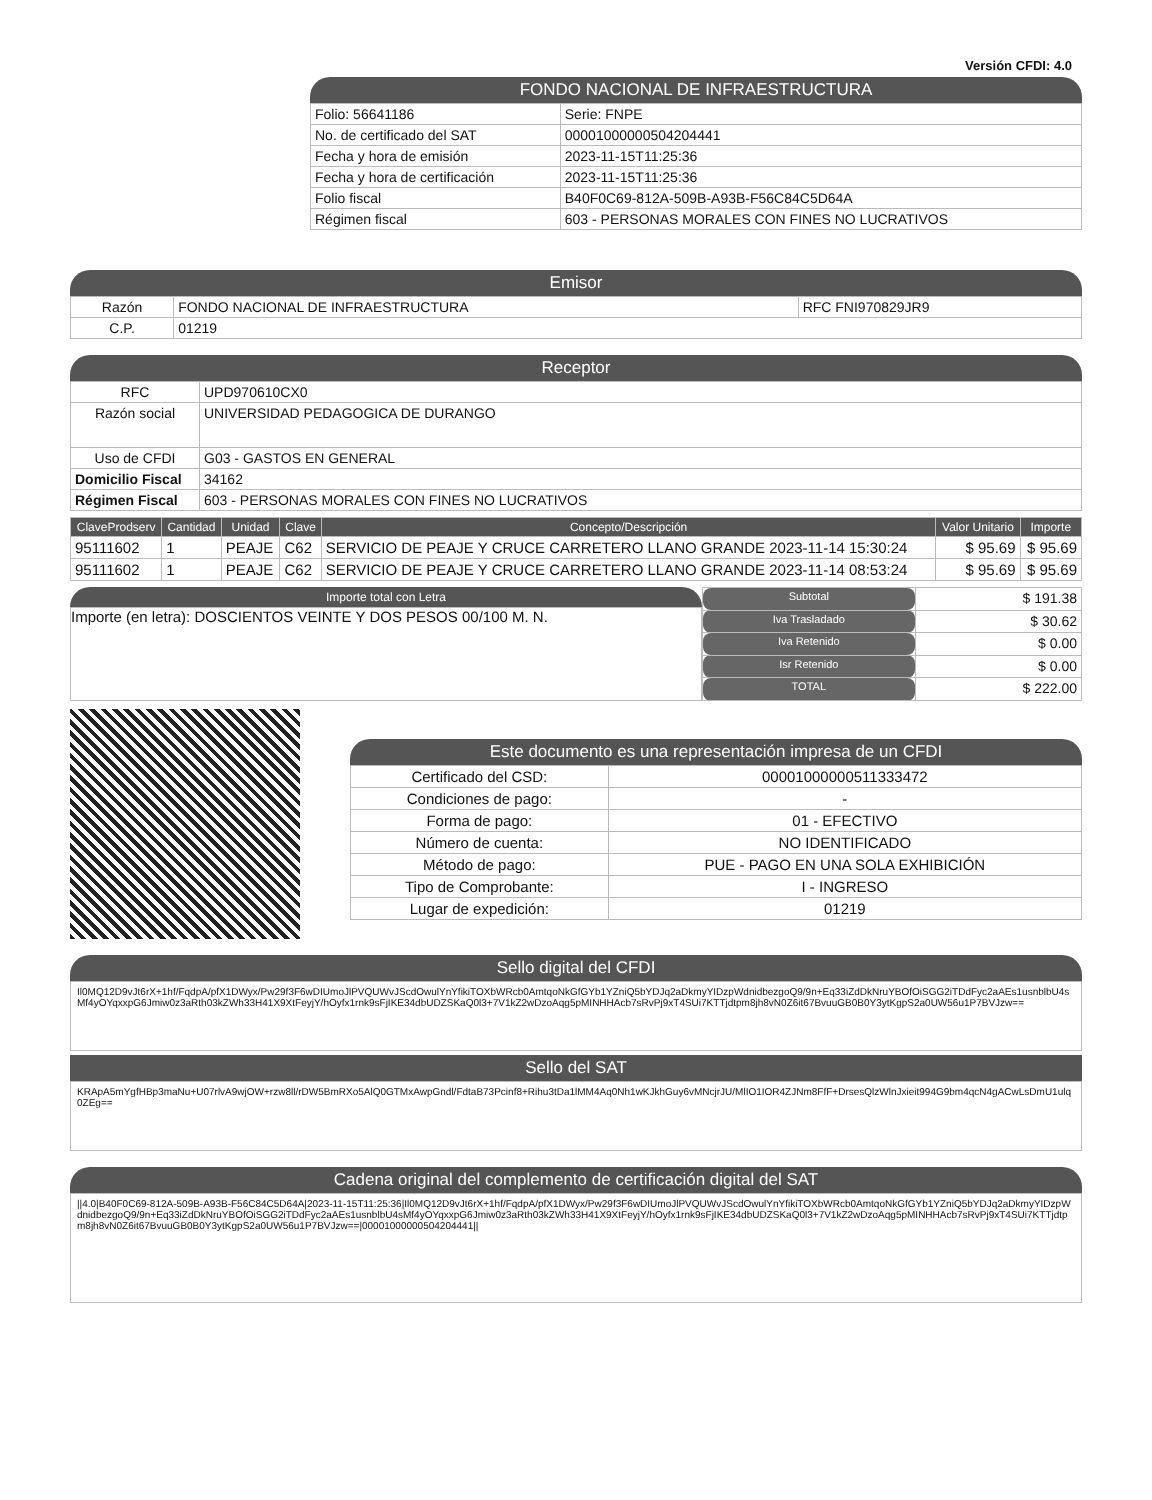Versión CFDI: 4.0
FONDO NACIONAL DE INFRAESTRUCTURA
| Folio: 56641186 | Serie: FNPE |
| No. de certificado del SAT | 00001000000504204441 |
| Fecha y hora de emisión | 2023-11-15T11:25:36 |
| Fecha y hora de certificación | 2023-11-15T11:25:36 |
| Folio fiscal | B40F0C69-812A-509B-A93B-F56C84C5D64A |
| Régimen fiscal | 603 - PERSONAS MORALES CON FINES NO LUCRATIVOS |
Emisor
| Razón | FONDO NACIONAL DE INFRAESTRUCTURA | RFC FNI970829JR9 |
| C.P. | 01219 | |
Receptor
| RFC | UPD970610CX0 |
| Razón social | UNIVERSIDAD PEDAGOGICA DE DURANGO |
| Uso de CFDI | G03 - GASTOS EN GENERAL |
| Domicilio Fiscal | 34162 |
| Régimen Fiscal | 603 - PERSONAS MORALES CON FINES NO LUCRATIVOS |
| ClaveProdserv | Cantidad | Unidad | Clave | Concepto/Descripción | Valor Unitario | Importe |
| --- | --- | --- | --- | --- | --- | --- |
| 95111602 | 1 | PEAJE | C62 | SERVICIO DE PEAJE Y CRUCE CARRETERO LLANO GRANDE 2023-11-14 15:30:24 | $ 95.69 | $ 95.69 |
| 95111602 | 1 | PEAJE | C62 | SERVICIO DE PEAJE Y CRUCE CARRETERO LLANO GRANDE 2023-11-14 08:53:24 | $ 95.69 | $ 95.69 |
Importe total con Letra
Importe (en letra): DOSCIENTOS VEINTE Y DOS PESOS 00/100 M. N.
| Subtotal | $ 191.38 |
| Iva Trasladado | $ 30.62 |
| Iva Retenido | $ 0.00 |
| Isr Retenido | $ 0.00 |
| TOTAL | $ 222.00 |
Este documento es una representación impresa de un CFDI
| Certificado del CSD: | 00001000000511333472 |
| Condiciones de pago: | - |
| Forma de pago: | 01 - EFECTIVO |
| Número de cuenta: | NO IDENTIFICADO |
| Método de pago: | PUE - PAGO EN UNA SOLA EXHIBICIÓN |
| Tipo de Comprobante: | I - INGRESO |
| Lugar de expedición: | 01219 |
Sello digital del CFDI
Il0MQ12D9vJt6rX+1hf/FqdpA/pfX1DWyx/Pw29f3F6wDIUmoJlPVQUWvJScdOwulYnYfikiTOXbWRcb0AmtqoNkGfGYb1YZniQ5bYDJq2aDkmyYIDzpWdnidbezgoQ9/9n+Eq33iZdDkNruYBOfOiSGG2iTDdFyc2aAEs1usnblbU4sMf4yOYqxxpG6Jmiw0z3aRth03kZWh33H41X9XtFeyjY/hOyfx1rnk9sFjIKE34dbUDZSKaQ0l3+7V1kZ2wDzoAqg5pMINHHAcb7sRvPj9xT4SUi7KTTjdtpm8jh8vN0Z6it67BvuuGB0B0Y3ytKgpS2a0UW56u1P7BVJzw==
Sello del SAT
KRApA5mYgfHBp3maNu+U07rlvA9wjOW+rzw8ll/rDW5BmRXo5AlQ0GTMxAwpGndl/FdtaB73Pcinf8+Rihu3tDa1lMM4Aq0Nh1wKJkhGuy6vMNcjrJU/MlIO1IOR4ZJNm8FfF+DrsesQlzWlnJxieit994G9bm4qcN4gACwLsDmU1ulq0ZEg==
Cadena original del complemento de certificación digital del SAT
||4.0|B40F0C69-812A-509B-A93B-F56C84C5D64A|2023-11-15T11:25:36|Il0MQ12D9vJt6rX+1hf/FqdpA/pfX1DWyx/Pw29f3F6wDIUmoJlPVQUWvJScdOwulYnYfikiTOXbWRcb0AmtqoNkGfGYb1YZniQ5bYDJq2aDkmyYIDzpWdnidbezgoQ9/9n+Eq33iZdDkNruYBOfOiSGG2iTDdFyc2aAEs1usnblbU4sMf4yOYqxxpG6Jmiw0z3aRth03kZWh33H41X9XtFeyjY/hOyfx1rnk9sFjIKE34dbUDZSKaQ0l3+7V1kZ2wDzoAqg5pMINHHAcb7sRvPj9xT4SUi7KTTjdtpm8jh8vN0Z6it67BvuuGB0B0Y3ytKgpS2a0UW56u1P7BVJzw==|00001000000504204441||